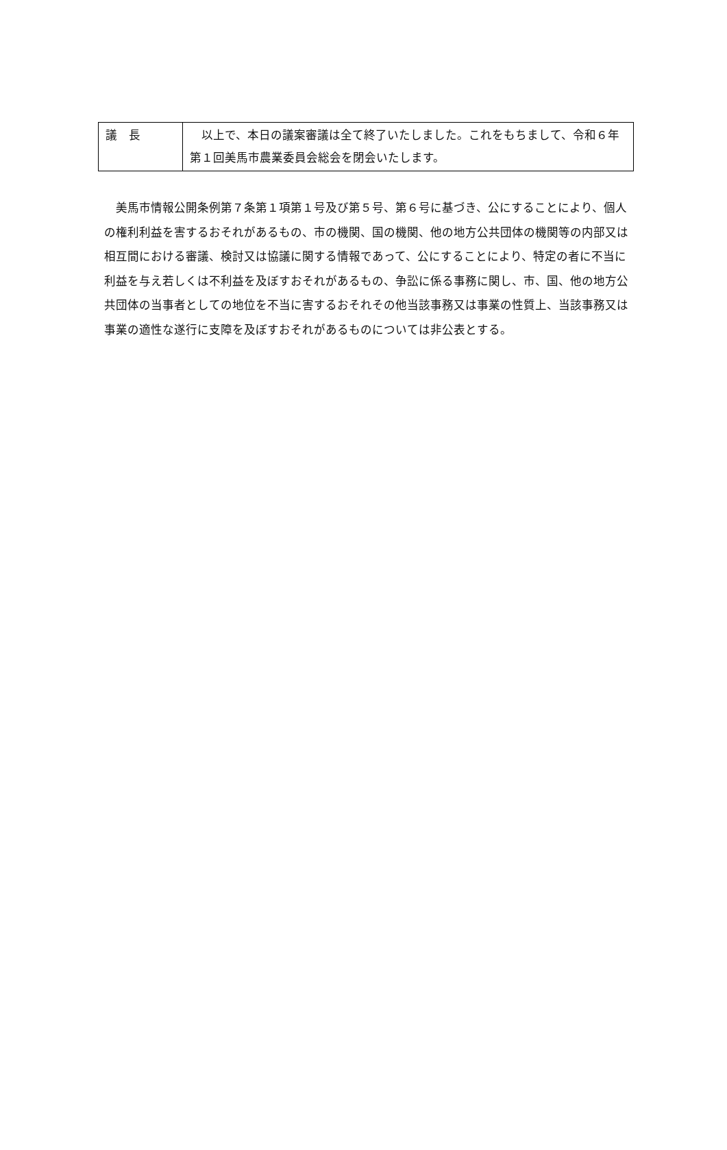| 議 長 | 以上で、本日の議案審議は全て終了いたしました。これをもちまして、令和６年第１回美馬市農業委員会総会を閉会いたします。 |
　美馬市情報公開条例第７条第１項第１号及び第５号、第６号に基づき、公にすることにより、個人の権利利益を害するおそれがあるもの、市の機関、国の機関、他の地方公共団体の機関等の内部又は相互間における審議、検討又は協議に関する情報であって、公にすることにより、特定の者に不当に利益を与え若しくは不利益を及ぼすおそれがあるもの、争訟に係る事務に関し、市、国、他の地方公共団体の当事者としての地位を不当に害するおそれその他当該事務又は事業の性質上、当該事務又は事業の適性な遂行に支障を及ぼすおそれがあるものについては非公表とする。